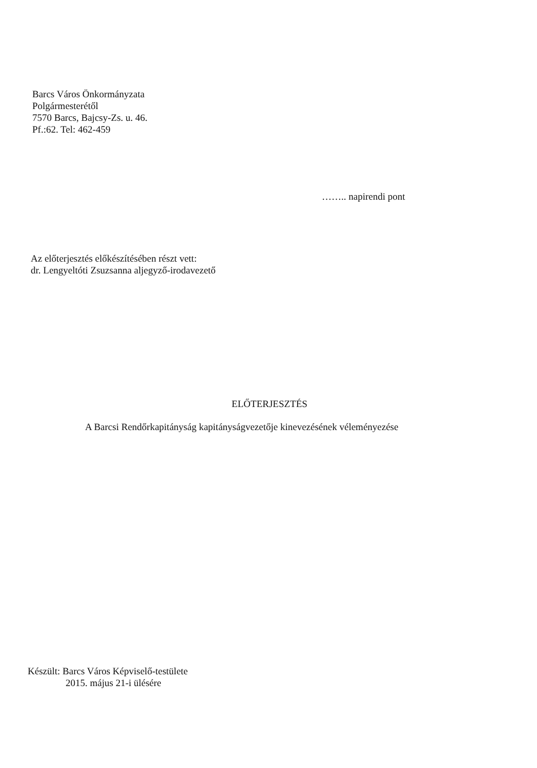Barcs Város Önkormányzata
Polgármesterétől
7570 Barcs, Bajcsy-Zs. u. 46.
Pf.:62. Tel: 462-459
…….. napirendi pont
Az előterjesztés előkészítésében részt vett:
dr. Lengyeltóti Zsuzsanna aljegyző-irodavezető
ELŐTERJESZTÉS
A Barcsi Rendőrkapitányság kapitányságvezetője kinevezésének véleményezése
Készült: Barcs Város Képviselő-testülete
2015. május 21-i ülésére